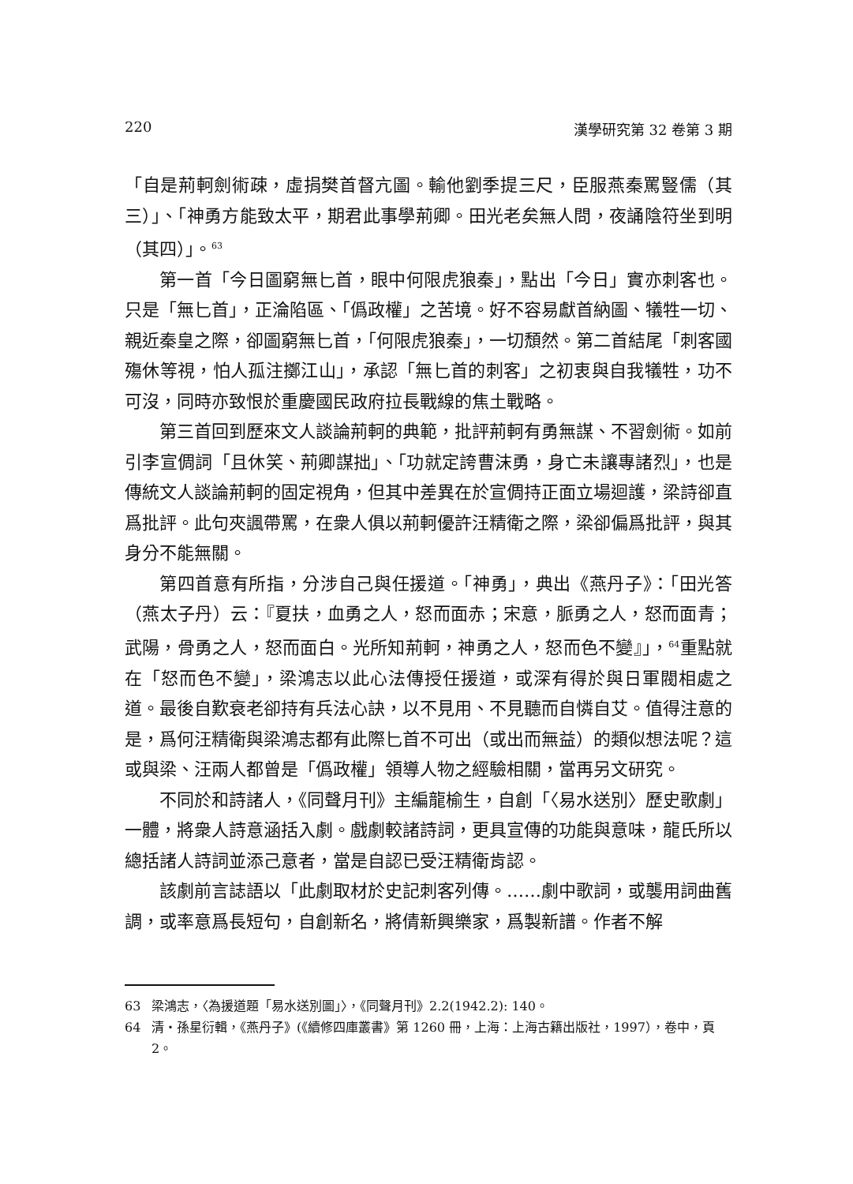220 漢學研究第 32 卷第 3 期
「自是荊軻劍術疎，虛捐樊首督亢圖。輸他劉季提三尺，臣服燕秦罵豎儒（其三）」、「神勇方能致太平，期君此事學荊卿。田光老矣無人問，夜誦陰符坐到明（其四）」。<sup>63</sup>
第一首「今日圖窮無匕首，眼中何限虎狼秦」，點出「今日」實亦刺客也。只是「無匕首」，正淪陷區、「僞政權」之苦境。好不容易獻首納圖、犠牲一切、親近秦皇之際，卻圖窮無匕首，「何限虎狼秦」，一切頹然。第二首結尾「刺客國殤休等視，怕人孤注擲江山」，承認「無匕首的刺客」之初衷與自我犠牲，功不可沒，同時亦致恨於重慶國民政府拉長戰線的焦土戰略。
第三首回到歷來文人談論荊軻的典範，批評荊軻有勇無謀、不習劍術。如前引李宣倜詞「且休笑、荊卿謀拙」、「功就定誇曹沫勇，身亡未讓專諸烈」，也是傳統文人談論荊軻的固定視角，但其中差異在於宣倜持正面立場迴護，梁詩卻直爲批評。此句夾諷帶罵，在衆人俱以荊軻優許汪精衛之際，梁卻偏爲批評，與其身分不能無關。
第四首意有所指，分涉自己與任援道。「神勇」，典出《燕丹子》：「田光答（燕太子丹）云：『夏扶，血勇之人，怒而面赤；宋意，脈勇之人，怒而面青；武陽，骨勇之人，怒而面白。光所知荊軻，神勇之人，怒而色不變』」，<sup>64</sup>重點就在「怒而色不變」，梁鴻志以此心法傳授任援道，或深有得於與日軍閥相處之道。最後自歎衰老卻持有兵法心訣，以不見用、不見聽而自憐自艾。值得注意的是，爲何汪精衛與梁鴻志都有此際匕首不可出（或出而無益）的類似想法呢？這或與梁、汪兩人都曾是「僞政權」領導人物之經驗相關，當再另文研究。
不同於和詩諸人，《同聲月刊》主編龍榆生，自創「〈易水送別〉歷史歌劇」一體，將衆人詩意涵括入劇。戲劇較諸詩詞，更具宣傳的功能與意味，龍氏所以總括諸人詩詞並添己意者，當是自認已受汪精衛肯認。
該劇前言誌語以「此劇取材於史記刺客列傳。……劇中歌詞，或襲用詞曲舊調，或率意爲長短句，自創新名，將倩新興樂家，爲製新譜。作者不解
63 梁鴻志，〈為援道題「易水送別圖」〉，《同聲月刊》2.2(1942.2): 140。
64 清‧孫星衍輯，《燕丹子》(《續修四庫叢書》第 1260 冊，上海：上海古籍出版社，1997），卷中，頁 2。